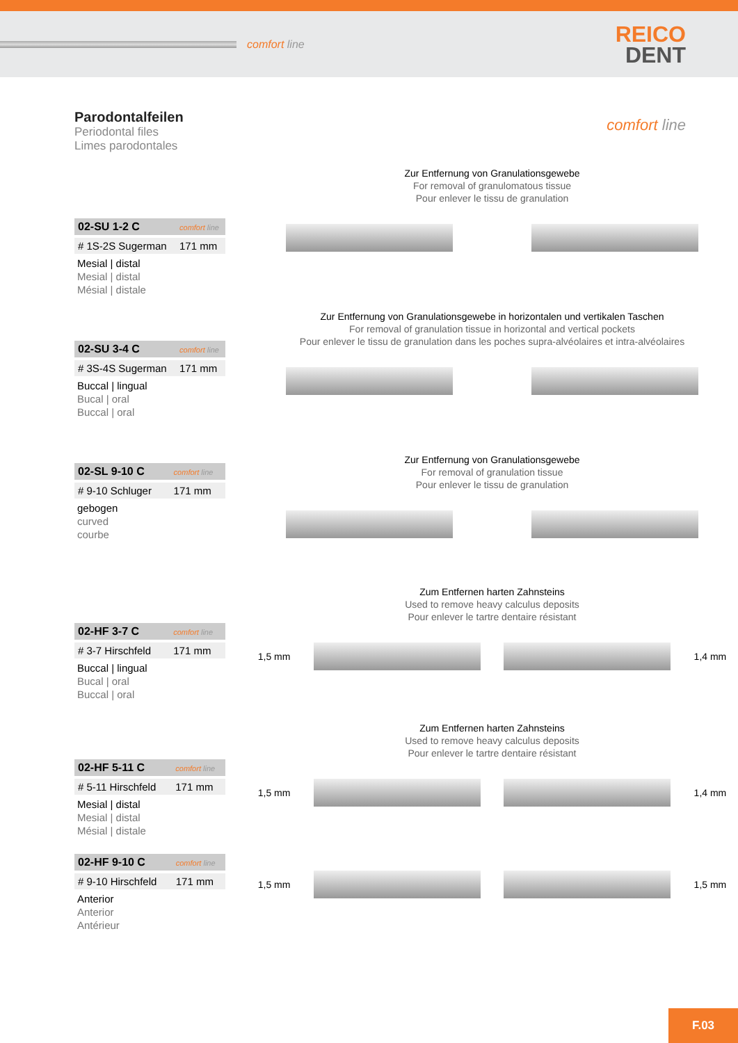comfort line
REICO
DENT
Parodontalfeilen
Periodontal files
Limes parodontales
comfort line
| 02-SU 1-2 C | comfort line |
| # 1S-2S Sugerman | 171 mm |
Mesial | distal
Mesial | distal
Mésial | distale
Zur Entfernung von Granulationsgewebe
For removal of granulomatous tissue
Pour enlever le tissu de granulation
| 02-SU 3-4 C | comfort line |
| # 3S-4S Sugerman | 171 mm |
Buccal | lingual
Bucal | oral
Buccal | oral
Zur Entfernung von Granulationsgewebe in horizontalen und vertikalen Taschen
For removal of granulation tissue in horizontal and vertical pockets
Pour enlever le tissu de granulation dans les poches supra-alvéolaires et intra-alvéolaires
| 02-SL 9-10 C | comfort line |
| # 9-10 Schluger | 171 mm |
gebogen
curved
courbe
Zur Entfernung von Granulationsgewebe
For removal of granulation tissue
Pour enlever le tissu de granulation
| 02-HF 3-7 C | comfort line |
| # 3-7 Hirschfeld | 171 mm |
Buccal | lingual
Bucal | oral
Buccal | oral
Zum Entfernen harten Zahnsteins
Used to remove heavy calculus deposits
Pour enlever le tartre dentaire résistant
1,5 mm 1,4 mm
| 02-HF 5-11 C | comfort line |
| # 5-11 Hirschfeld | 171 mm |
Mesial | distal
Mesial | distal
Mésial | distale
Zum Entfernen harten Zahnsteins
Used to remove heavy calculus deposits
Pour enlever le tartre dentaire résistant
1,5 mm 1,4 mm
| 02-HF 9-10 C | comfort line |
| # 9-10 Hirschfeld | 171 mm |
Anterior
Anterior
Antérieur
1,5 mm 1,5 mm
F.03